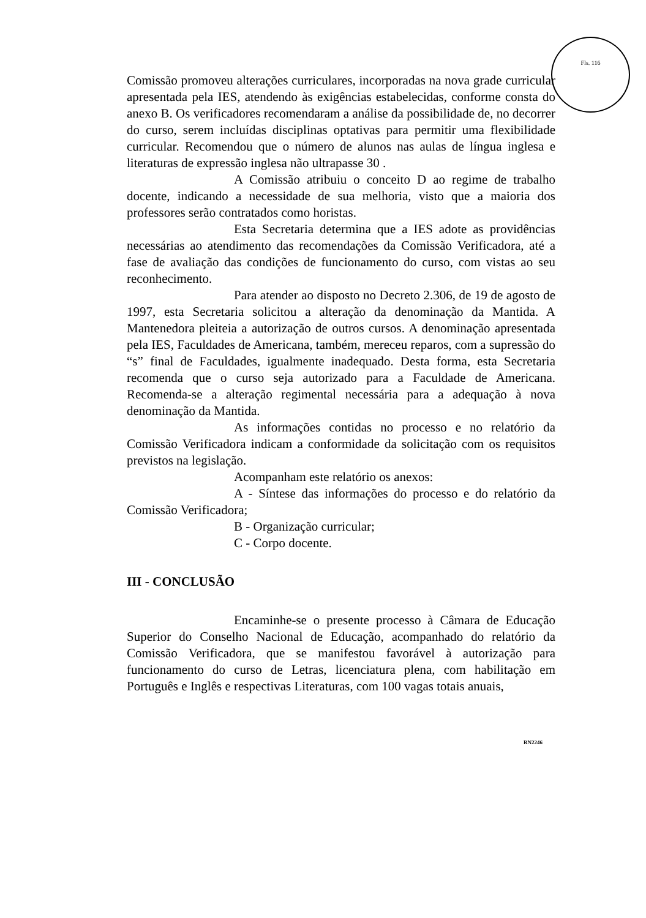Fls. 116
Comissão promoveu alterações curriculares, incorporadas na nova grade curricular apresentada pela IES, atendendo às exigências estabelecidas, conforme consta do anexo B. Os verificadores recomendaram a análise da possibilidade de, no decorrer do curso, serem incluídas disciplinas optativas para permitir uma flexibilidade curricular. Recomendou que o número de alunos nas aulas de língua inglesa e literaturas de expressão inglesa não ultrapasse 30 .
A Comissão atribuiu o conceito D ao regime de trabalho docente, indicando a necessidade de sua melhoria, visto que a maioria dos professores serão contratados como horistas.
Esta Secretaria determina que a IES adote as providências necessárias ao atendimento das recomendações da Comissão Verificadora, até a fase de avaliação das condições de funcionamento do curso, com vistas ao seu reconhecimento.
Para atender ao disposto no Decreto 2.306, de 19 de agosto de 1997, esta Secretaria solicitou a alteração da denominação da Mantida. A Mantenedora pleiteia a autorização de outros cursos. A denominação apresentada pela IES, Faculdades de Americana, também, mereceu reparos, com a supressão do “s” final de Faculdades, igualmente inadequado. Desta forma, esta Secretaria recomenda que o curso seja autorizado para a Faculdade de Americana. Recomenda-se a alteração regimental necessária para a adequação à nova denominação da Mantida.
As informações contidas no processo e no relatório da Comissão Verificadora indicam a conformidade da solicitação com os requisitos previstos na legislação.
Acompanham este relatório os anexos:
A - Síntese das informações do processo e do relatório da Comissão Verificadora;
B - Organização curricular;
C - Corpo docente.
III - CONCLUSÃO
Encaminhe-se o presente processo à Câmara de Educação Superior do Conselho Nacional de Educação, acompanhado do relatório da Comissão Verificadora, que se manifestou favorável à autorização para funcionamento do curso de Letras, licenciatura plena, com habilitação em Português e Inglês e respectivas Literaturas, com 100 vagas totais anuais,
RN2246